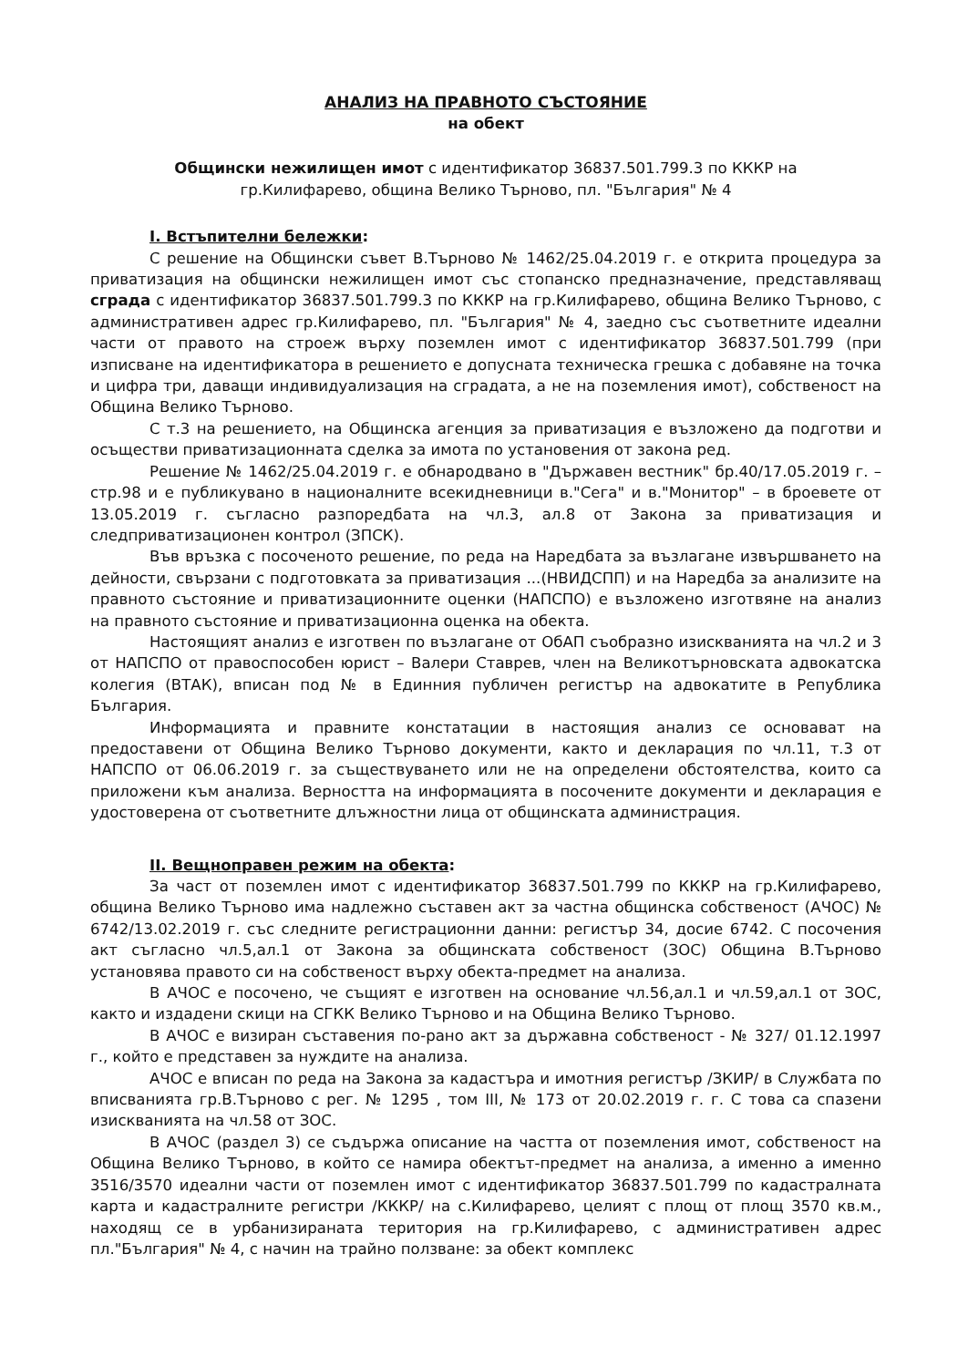АНАЛИЗ НА ПРАВНОТО СЪСТОЯНИЕ
на обект
Общински нежилищен имот с идентификатор 36837.501.799.3 по КККР на
гр.Килифарево, община Велико Търново, пл. "България" № 4
I. Встъпителни бележки:
С решение на Общински съвет В.Търново № 1462/25.04.2019 г. е открита процедура за приватизация на общински нежилищен имот със стопанско предназначение, представляващ сграда с идентификатор 36837.501.799.3 по КККР на гр.Килифарево, община Велико Търново, с административен адрес гр.Килифарево, пл. "България" № 4, заедно със съответните идеални части от правото на строеж върху поземлен имот с идентификатор 36837.501.799 (при изписване на идентификатора в решението е допусната техническа грешка с добавяне на точка и цифра три, даващи индивидуализация на сградата, а не на поземления имот), собственост на Община Велико Търново.
С т.3 на решението, на Общинска агенция за приватизация е възложено да подготви и осъществи приватизационната сделка за имота по установения от закона ред.
Решение № 1462/25.04.2019 г. е обнародвано в "Държавен вестник" бр.40/17.05.2019 г. – стр.98 и е публикувано в националните всекидневници в."Сега" и в."Монитор" – в броевете от 13.05.2019 г. съгласно разпоредбата на чл.3, ал.8 от Закона за приватизация и следприватизационен контрол (ЗПСК).
Във връзка с посоченото решение, по реда на Наредбата за възлагане извършването на дейности, свързани с подготовката за приватизация ...(НВИДСПП) и на Наредба за анализите на правното състояние и приватизационните оценки (НАПСПО) е възложено изготвяне на анализ на правното състояние и приватизационна оценка на обекта.
Настоящият анализ е изготвен по възлагане от ОбАП съобразно изискванията на чл.2 и 3 от НАПСПО от правоспособен юрист – Валери Ставрев, член на Великотърновската адвокатска колегия (ВТАК), вписан под № в Единния публичен регистър на адвокатите в Република България.
Информацията и правните констатации в настоящия анализ се основават на предоставени от Община Велико Търново документи, както и декларация по чл.11, т.3 от НАПСПО от 06.06.2019 г. за съществуването или не на определени обстоятелства, които са приложени към анализа. Верността на информацията в посочените документи и декларация е удостоверена от съответните длъжностни лица от общинската администрация.
II. Вещноправен режим на обекта:
За част от поземлен имот с идентификатор 36837.501.799 по КККР на гр.Килифарево, община Велико Търново има надлежно съставен акт за частна общинска собственост (АЧОС) № 6742/13.02.2019 г. със следните регистрационни данни: регистър 34, досие 6742. С посочения акт съгласно чл.5,ал.1 от Закона за общинската собственост (ЗОС) Община В.Търново установява правото си на собственост върху обекта-предмет на анализа.
В АЧОС е посочено, че същият е изготвен на основание чл.56,ал.1 и чл.59,ал.1 от ЗОС, както и издадени скици на СГКК Велико Търново и на Община Велико Търново.
В АЧОС е визиран съставения по-рано акт за държавна собственост - № 327/ 01.12.1997 г., който е представен за нуждите на анализа.
АЧОС е вписан по реда на Закона за кадастъра и имотния регистър /ЗКИР/ в Службата по вписванията гр.В.Търново с рег. № 1295 , том III, № 173 от 20.02.2019 г. г. С това са спазени изискванията на чл.58 от ЗОС.
В АЧОС (раздел 3) се съдържа описание на частта от поземления имот, собственост на Община Велико Търново, в който се намира обектът-предмет на анализа, а именно а именно 3516/3570 идеални части от поземлен имот с идентификатор 36837.501.799 по кадастралната карта и кадастралните регистри /КККР/ на с.Килифарево, целият с площ от площ 3570 кв.м., находящ се в урбанизираната територия на гр.Килифарево, с административен адрес пл."България" № 4, с начин на трайно ползване: за обект комплекс